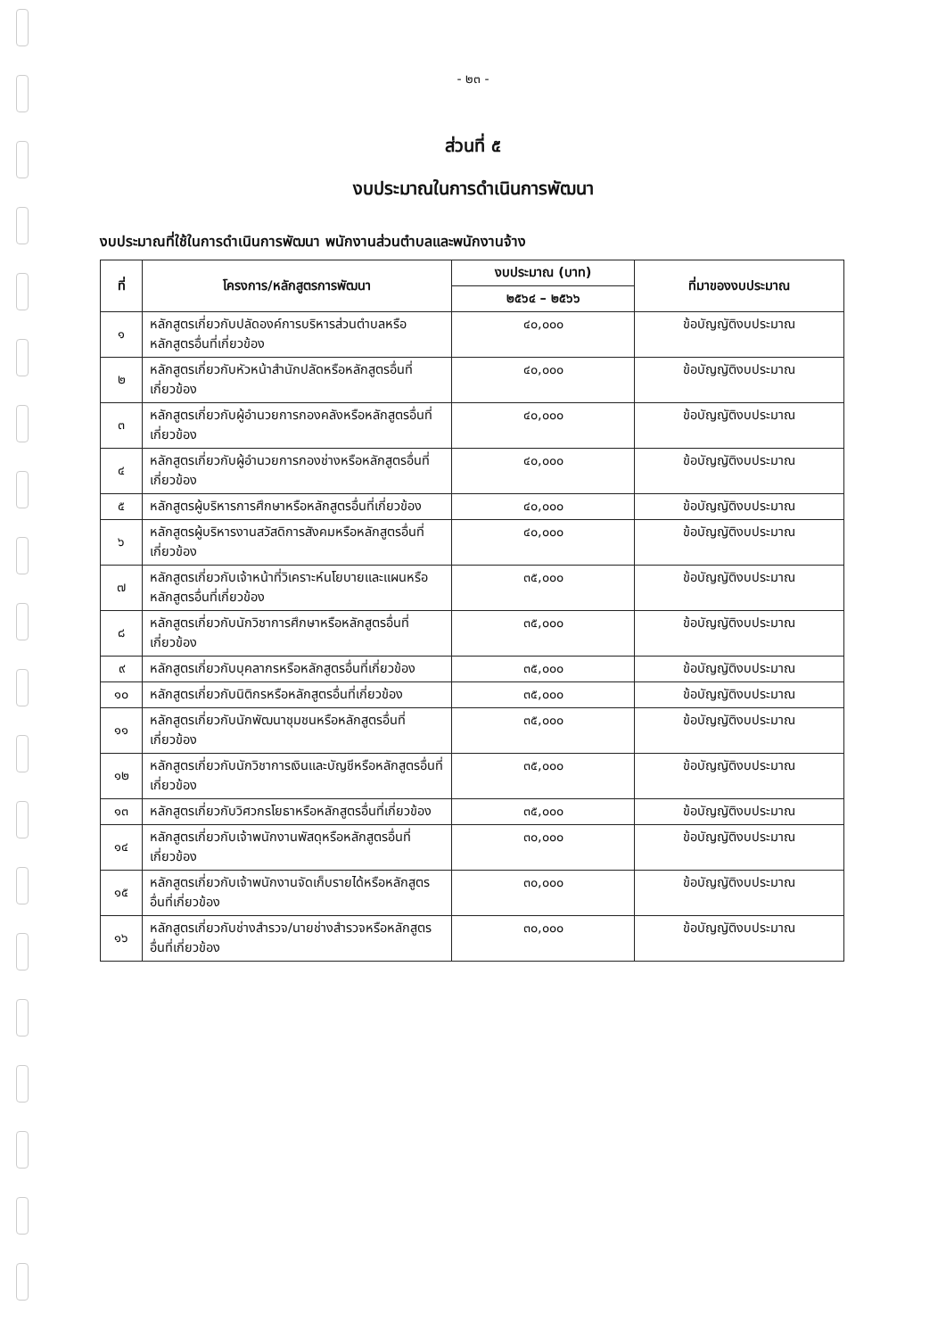- ๒๓ -
ส่วนที่ ๕
งบประมาณในการดำเนินการพัฒนา
งบประมาณที่ใช้ในการดำเนินการพัฒนา พนักงานส่วนตำบลและพนักงานจ้าง
| ที่ | โครงการ/หลักสูตรการพัฒนา | งบประมาณ (บาท) | ที่มาของงบประมาณ |
| --- | --- | --- | --- |
| | | ๒๕๖๔ – ๒๕๖๖ | |
| ๑ | หลักสูตรเกี่ยวกับปลัดองค์การบริหารส่วนตำบลหรือหลักสูตรอื่นที่เกี่ยวข้อง | ๔๐,๐๐๐ | ข้อบัญญัติงบประมาณ |
| ๒ | หลักสูตรเกี่ยวกับหัวหน้าสำนักปลัดหรือหลักสูตรอื่นที่เกี่ยวข้อง | ๔๐,๐๐๐ | ข้อบัญญัติงบประมาณ |
| ๓ | หลักสูตรเกี่ยวกับผู้อำนวยการกองคลังหรือหลักสูตรอื่นที่เกี่ยวข้อง | ๔๐,๐๐๐ | ข้อบัญญัติงบประมาณ |
| ๔ | หลักสูตรเกี่ยวกับผู้อำนวยการกองช่างหรือหลักสูตรอื่นที่เกี่ยวข้อง | ๔๐,๐๐๐ | ข้อบัญญัติงบประมาณ |
| ๕ | หลักสูตรผู้บริหารการศึกษาหรือหลักสูตรอื่นที่เกี่ยวข้อง | ๔๐,๐๐๐ | ข้อบัญญัติงบประมาณ |
| ๖ | หลักสูตรผู้บริหารงานสวัสดิการสังคมหรือหลักสูตรอื่นที่เกี่ยวข้อง | ๔๐,๐๐๐ | ข้อบัญญัติงบประมาณ |
| ๗ | หลักสูตรเกี่ยวกับเจ้าหน้าที่วิเคราะห์นโยบายและแผนหรือหลักสูตรอื่นที่เกี่ยวข้อง | ๓๕,๐๐๐ | ข้อบัญญัติงบประมาณ |
| ๘ | หลักสูตรเกี่ยวกับนักวิชาการศึกษาหรือหลักสูตรอื่นที่เกี่ยวข้อง | ๓๕,๐๐๐ | ข้อบัญญัติงบประมาณ |
| ๙ | หลักสูตรเกี่ยวกับบุคลากรหรือหลักสูตรอื่นที่เกี่ยวข้อง | ๓๕,๐๐๐ | ข้อบัญญัติงบประมาณ |
| ๑๐ | หลักสูตรเกี่ยวกับนิติกรหรือหลักสูตรอื่นที่เกี่ยวข้อง | ๓๕,๐๐๐ | ข้อบัญญัติงบประมาณ |
| ๑๑ | หลักสูตรเกี่ยวกับนักพัฒนาชุมชนหรือหลักสูตรอื่นที่เกี่ยวข้อง | ๓๕,๐๐๐ | ข้อบัญญัติงบประมาณ |
| ๑๒ | หลักสูตรเกี่ยวกับนักวิชาการเงินและบัญชีหรือหลักสูตรอื่นที่เกี่ยวข้อง | ๓๕,๐๐๐ | ข้อบัญญัติงบประมาณ |
| ๑๓ | หลักสูตรเกี่ยวกับวิศวกรโยธาหรือหลักสูตรอื่นที่เกี่ยวข้อง | ๓๕,๐๐๐ | ข้อบัญญัติงบประมาณ |
| ๑๔ | หลักสูตรเกี่ยวกับเจ้าพนักงานพัสดุหรือหลักสูตรอื่นที่เกี่ยวข้อง | ๓๐,๐๐๐ | ข้อบัญญัติงบประมาณ |
| ๑๕ | หลักสูตรเกี่ยวกับเจ้าพนักงานจัดเก็บรายได้หรือหลักสูตรอื่นที่เกี่ยวข้อง | ๓๐,๐๐๐ | ข้อบัญญัติงบประมาณ |
| ๑๖ | หลักสูตรเกี่ยวกับช่างสำรวจ/นายช่างสำรวจหรือหลักสูตรอื่นที่เกี่ยวข้อง | ๓๐,๐๐๐ | ข้อบัญญัติงบประมาณ |